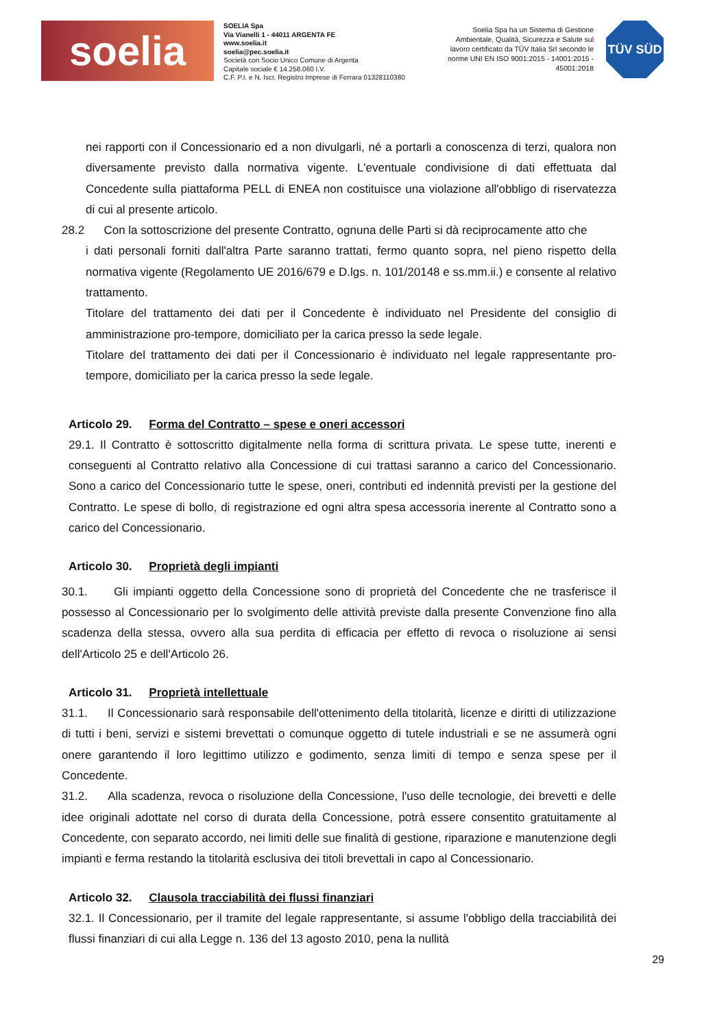soelia
SOELIA Spa
Via Vianelli 1 - 44011 ARGENTA FE
www.soelia.it
soelia@pec.soelia.it
Società con Socio Unico Comune di Argenta
Capitale sociale € 14.258.060 I.V.
C.F. P.I. e N. Iscr. Registro Imprese di Ferrara 01328110380
Soelia Spa ha un Sistema di Gestione Ambientale, Qualità, Sicurezza e Salute sul lavoro certificato da TÜV Italia Srl secondo le norme UNI EN ISO 9001:2015 - 14001:2015 - 45001:2018
TÜV SÜD
nei rapporti con il Concessionario ed a non divulgarli, né a portarli a conoscenza di terzi, qualora non diversamente previsto dalla normativa vigente. L'eventuale condivisione di dati effettuata dal Concedente sulla piattaforma PELL di ENEA non costituisce una violazione all'obbligo di riservatezza di cui al presente articolo.
28.2 Con la sottoscrizione del presente Contratto, ognuna delle Parti si dà reciprocamente atto che
i dati personali forniti dall'altra Parte saranno trattati, fermo quanto sopra, nel pieno rispetto della normativa vigente (Regolamento UE 2016/679 e D.lgs. n. 101/20148 e ss.mm.ii.) e consente al relativo trattamento.
Titolare del trattamento dei dati per il Concedente è individuato nel Presidente del consiglio di amministrazione pro-tempore, domiciliato per la carica presso la sede legale.
Titolare del trattamento dei dati per il Concessionario è individuato nel legale rappresentante pro-tempore, domiciliato per la carica presso la sede legale.
Articolo 29. Forma del Contratto – spese e oneri accessori
29.1. Il Contratto è sottoscritto digitalmente nella forma di scrittura privata. Le spese tutte, inerenti e conseguenti al Contratto relativo alla Concessione di cui trattasi saranno a carico del Concessionario. Sono a carico del Concessionario tutte le spese, oneri, contributi ed indennità previsti per la gestione del Contratto. Le spese di bollo, di registrazione ed ogni altra spesa accessoria inerente al Contratto sono a carico del Concessionario.
Articolo 30. Proprietà degli impianti
30.1. Gli impianti oggetto della Concessione sono di proprietà del Concedente che ne trasferisce il possesso al Concessionario per lo svolgimento delle attività previste dalla presente Convenzione fino alla scadenza della stessa, ovvero alla sua perdita di efficacia per effetto di revoca o risoluzione ai sensi dell'Articolo 25 e dell'Articolo 26.
Articolo 31. Proprietà intellettuale
31.1. Il Concessionario sarà responsabile dell'ottenimento della titolarità, licenze e diritti di utilizzazione di tutti i beni, servizi e sistemi brevettati o comunque oggetto di tutele industriali e se ne assumerà ogni onere garantendo il loro legittimo utilizzo e godimento, senza limiti di tempo e senza spese per il Concedente.
31.2. Alla scadenza, revoca o risoluzione della Concessione, l'uso delle tecnologie, dei brevetti e delle idee originali adottate nel corso di durata della Concessione, potrà essere consentito gratuitamente al Concedente, con separato accordo, nei limiti delle sue finalità di gestione, riparazione e manutenzione degli impianti e ferma restando la titolarità esclusiva dei titoli brevettali in capo al Concessionario.
Articolo 32. Clausola tracciabilità dei flussi finanziari
32.1. Il Concessionario, per il tramite del legale rappresentante, si assume l'obbligo della tracciabilità dei flussi finanziari di cui alla Legge n. 136 del 13 agosto 2010, pena la nullità
29